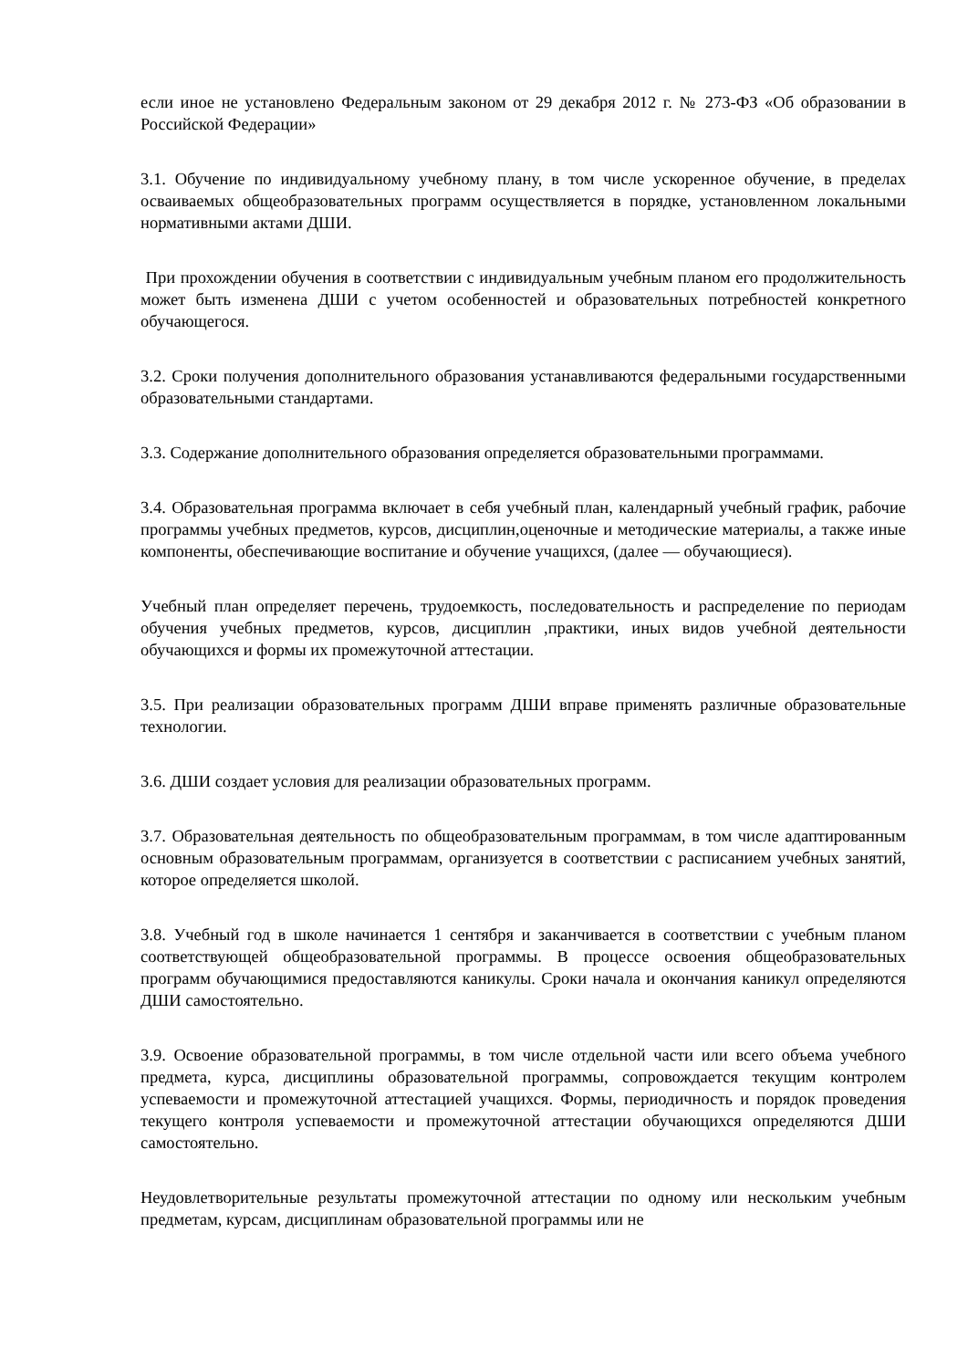если иное не установлено Федеральным законом от 29 декабря 2012 г. № 273-ФЗ «Об образовании в Российской Федерации»
3.1. Обучение по индивидуальному учебному плану, в том числе ускоренное обучение, в пределах осваиваемых общеобразовательных программ осуществляется в порядке, установленном локальными нормативными актами ДШИ.
При прохождении обучения в соответствии с индивидуальным учебным планом его продолжительность может быть изменена ДШИ с учетом особенностей и образовательных потребностей конкретного обучающегося.
3.2. Сроки получения дополнительного образования устанавливаются федеральными государственными образовательными стандартами.
3.3. Содержание дополнительного образования определяется образовательными программами.
3.4. Образовательная программа включает в себя учебный план, календарный учебный график, рабочие программы учебных предметов, курсов, дисциплин,оценочные и методические материалы, а также иные компоненты, обеспечивающие воспитание и обучение учащихся, (далее — обучающиеся).
Учебный план определяет перечень, трудоемкость, последовательность и распределение по периодам обучения учебных предметов, курсов, дисциплин ,практики, иных видов учебной деятельности обучающихся и формы их промежуточной аттестации.
3.5. При реализации образовательных программ ДШИ вправе применять различные образовательные технологии.
3.6. ДШИ создает условия для реализации образовательных программ.
3.7. Образовательная деятельность по общеобразовательным программам, в том числе адаптированным основным образовательным программам, организуется в соответствии с расписанием учебных занятий, которое определяется школой.
3.8. Учебный год в школе начинается 1 сентября и заканчивается в соответствии с учебным планом соответствующей общеобразовательной программы. В процессе освоения общеобразовательных программ обучающимися предоставляются каникулы. Сроки начала и окончания каникул определяются ДШИ самостоятельно.
3.9. Освоение образовательной программы, в том числе отдельной части или всего объема учебного предмета, курса, дисциплины образовательной программы, сопровождается текущим контролем успеваемости и промежуточной аттестацией учащихся. Формы, периодичность и порядок проведения текущего контроля успеваемости и промежуточной аттестации обучающихся определяются ДШИ самостоятельно.
Неудовлетворительные результаты промежуточной аттестации по одному или нескольким учебным предметам, курсам, дисциплинам образовательной программы или не